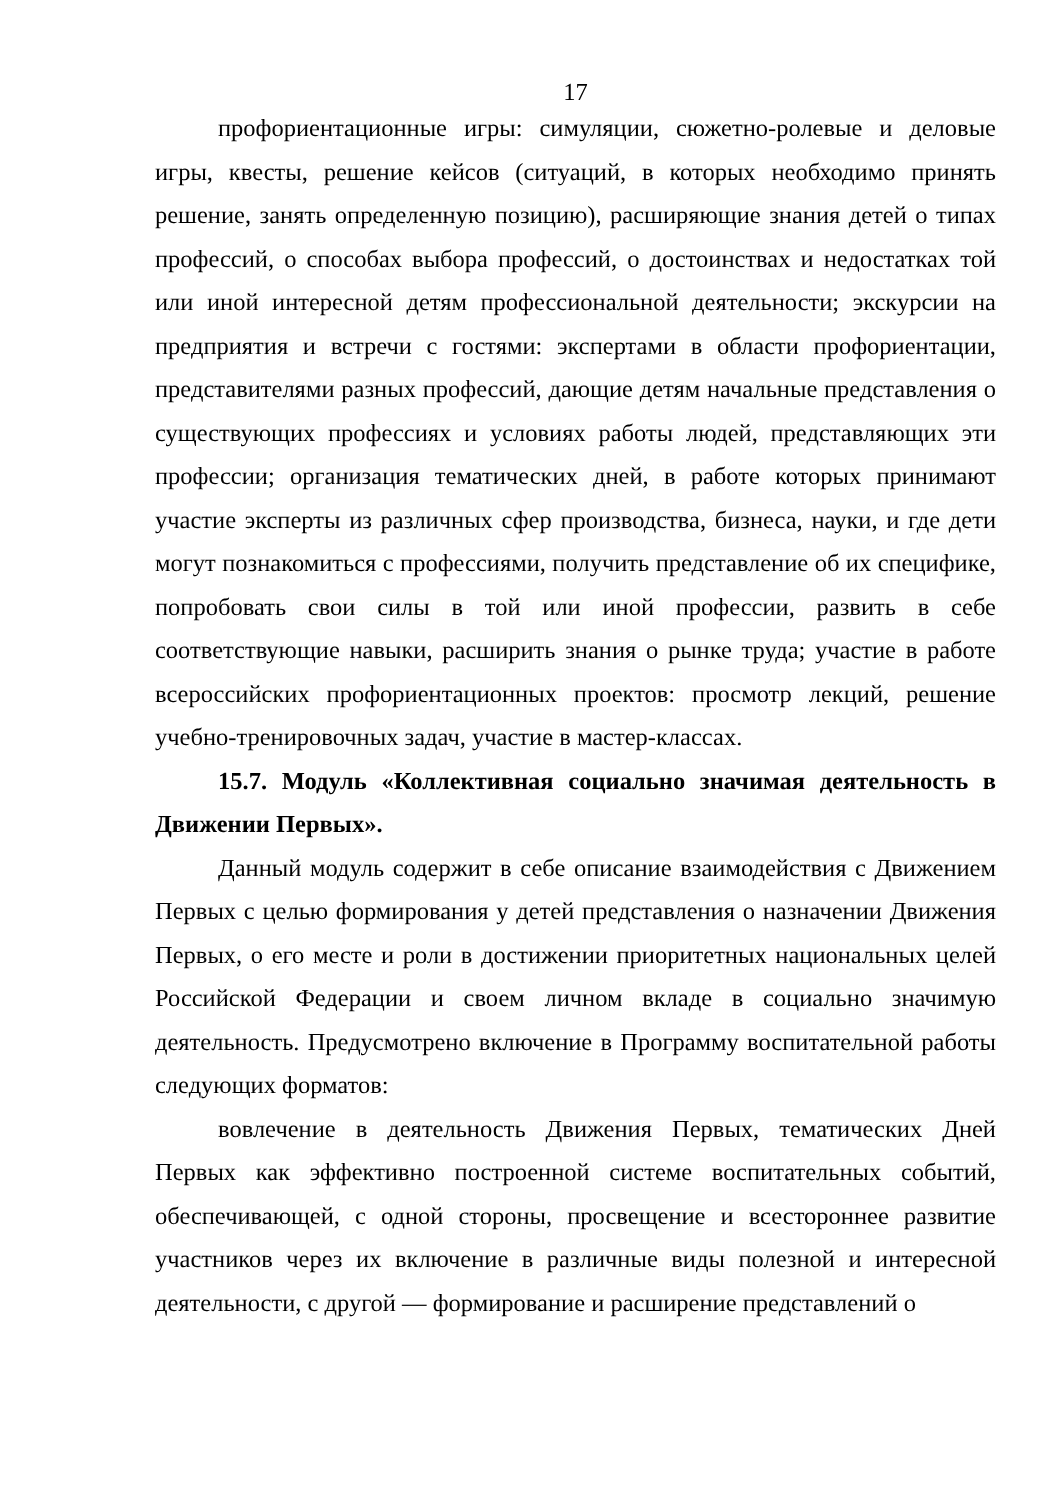17
профориентационные игры: симуляции, сюжетно-ролевые и деловые игры, квесты, решение кейсов (ситуаций, в которых необходимо принять решение, занять определенную позицию), расширяющие знания детей о типах профессий, о способах выбора профессий, о достоинствах и недостатках той или иной интересной детям профессиональной деятельности; экскурсии на предприятия и встречи с гостями: экспертами в области профориентации, представителями разных профессий, дающие детям начальные представления о существующих профессиях и условиях работы людей, представляющих эти профессии; организация тематических дней, в работе которых принимают участие эксперты из различных сфер производства, бизнеса, науки, и где дети могут познакомиться с профессиями, получить представление об их специфике, попробовать свои силы в той или иной профессии, развить в себе соответствующие навыки, расширить знания о рынке труда; участие в работе всероссийских профориентационных проектов: просмотр лекций, решение учебно-тренировочных задач, участие в мастер-классах.
15.7. Модуль «Коллективная социально значимая деятельность в Движении Первых».
Данный модуль содержит в себе описание взаимодействия с Движением Первых с целью формирования у детей представления о назначении Движения Первых, о его месте и роли в достижении приоритетных национальных целей Российской Федерации и своем личном вкладе в социально значимую деятельность. Предусмотрено включение в Программу воспитательной работы следующих форматов:
вовлечение в деятельность Движения Первых, тематических Дней Первых как эффективно построенной системе воспитательных событий, обеспечивающей, с одной стороны, просвещение и всестороннее развитие участников через их включение в различные виды полезной и интересной деятельности, с другой — формирование и расширение представлений о